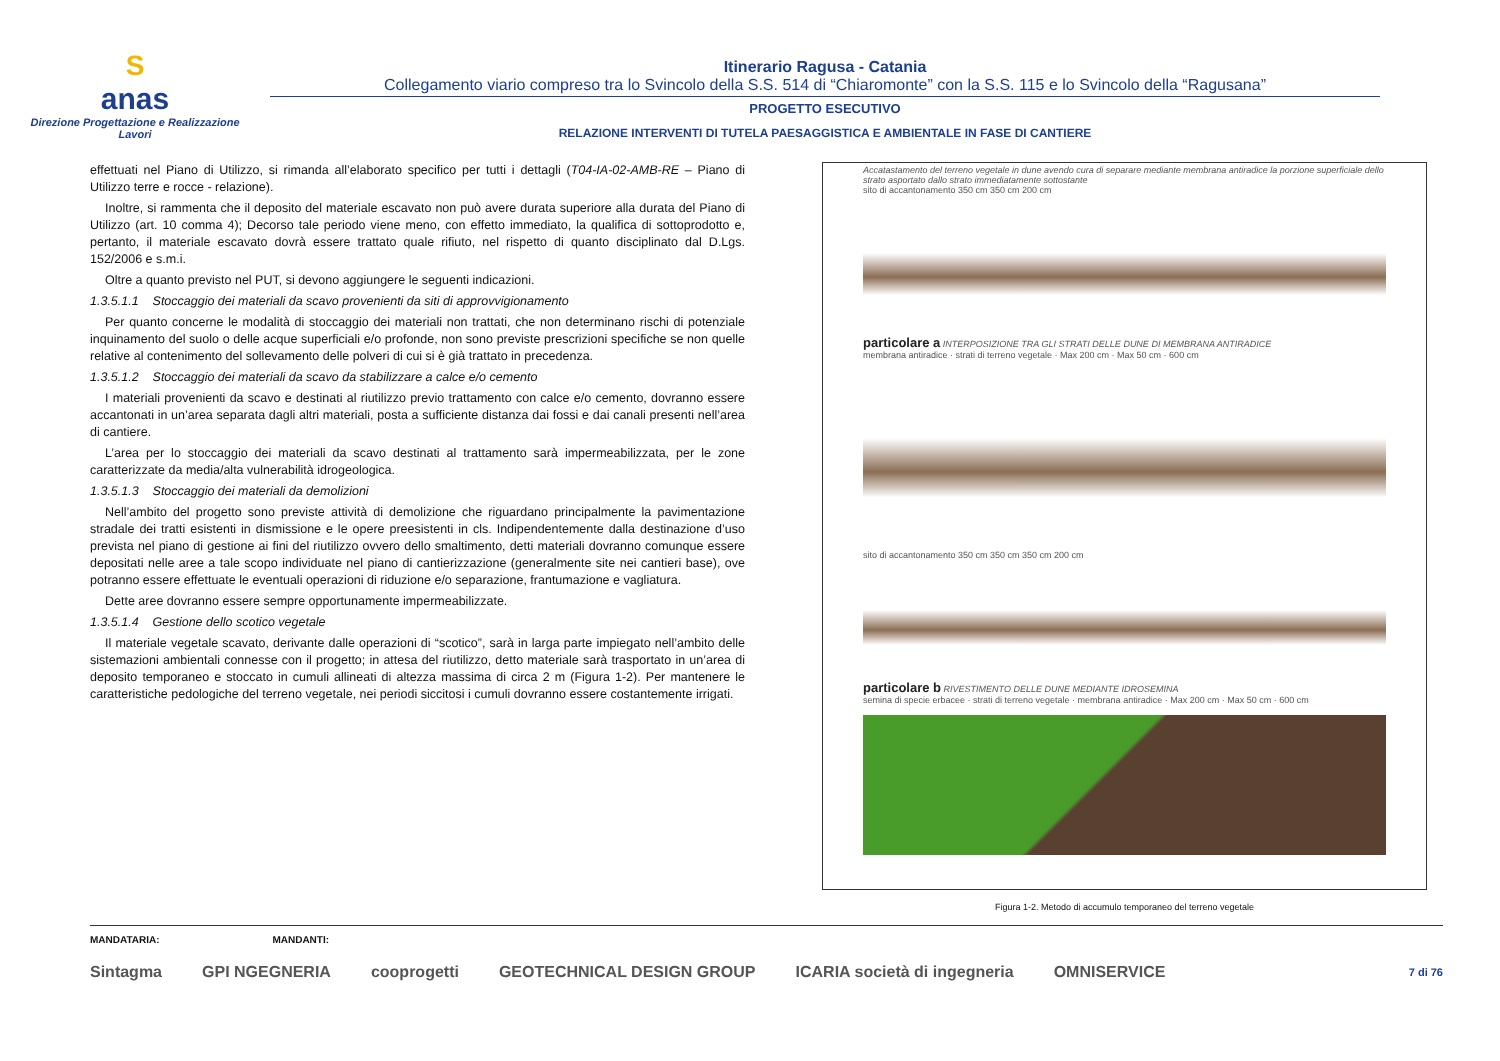S
anas
Direzione Progettazione e Realizzazione
Lavori
Itinerario Ragusa - Catania
Collegamento viario compreso tra lo Svincolo della S.S. 514 di “Chiaromonte” con la S.S. 115 e lo Svincolo della “Ragusana”
PROGETTO ESECUTIVO
RELAZIONE INTERVENTI DI TUTELA PAESAGGISTICA E AMBIENTALE IN FASE DI CANTIERE
effettuati nel Piano di Utilizzo, si rimanda all’elaborato specifico per tutti i dettagli (T04-IA-02-AMB-RE – Piano di Utilizzo terre e rocce - relazione).
Inoltre, si rammenta che il deposito del materiale escavato non può avere durata superiore alla durata del Piano di Utilizzo (art. 10 comma 4); Decorso tale periodo viene meno, con effetto immediato, la qualifica di sottoprodotto e, pertanto, il materiale escavato dovrà essere trattato quale rifiuto, nel rispetto di quanto disciplinato dal D.Lgs. 152/2006 e s.m.i.
Oltre a quanto previsto nel PUT, si devono aggiungere le seguenti indicazioni.
1.3.5.1.1 Stoccaggio dei materiali da scavo provenienti da siti di approvvigionamento
Per quanto concerne le modalità di stoccaggio dei materiali non trattati, che non determinano rischi di potenziale inquinamento del suolo o delle acque superficiali e/o profonde, non sono previste prescrizioni specifiche se non quelle relative al contenimento del sollevamento delle polveri di cui si è già trattato in precedenza.
1.3.5.1.2 Stoccaggio dei materiali da scavo da stabilizzare a calce e/o cemento
I materiali provenienti da scavo e destinati al riutilizzo previo trattamento con calce e/o cemento, dovranno essere accantonati in un’area separata dagli altri materiali, posta a sufficiente distanza dai fossi e dai canali presenti nell’area di cantiere.
L’area per lo stoccaggio dei materiali da scavo destinati al trattamento sarà impermeabilizzata, per le zone caratterizzate da media/alta vulnerabilità idrogeologica.
1.3.5.1.3 Stoccaggio dei materiali da demolizioni
Nell’ambito del progetto sono previste attività di demolizione che riguardano principalmente la pavimentazione stradale dei tratti esistenti in dismissione e le opere preesistenti in cls. Indipendentemente dalla destinazione d’uso prevista nel piano di gestione ai fini del riutilizzo ovvero dello smaltimento, detti materiali dovranno comunque essere depositati nelle aree a tale scopo individuate nel piano di cantierizzazione (generalmente site nei cantieri base), ove potranno essere effettuate le eventuali operazioni di riduzione e/o separazione, frantumazione e vagliatura.
Dette aree dovranno essere sempre opportunamente impermeabilizzate.
1.3.5.1.4 Gestione dello scotico vegetale
Il materiale vegetale scavato, derivante dalle operazioni di “scotico”, sarà in larga parte impiegato nell’ambito delle sistemazioni ambientali connesse con il progetto; in attesa del riutilizzo, detto materiale sarà trasportato in un’area di deposito temporaneo e stoccato in cumuli allineati di altezza massima di circa 2 m (Figura 1-2). Per mantenere le caratteristiche pedologiche del terreno vegetale, nei periodi siccitosi i cumuli dovranno essere costantemente irrigati.
Accatastamento del terreno vegetale in dune avendo cura di separare mediante membrana antiradice la porzione superficiale dello strato asportato dallo strato immediatamente sottostante
sito di accantonamento 350 cm 350 cm 200 cm
particolare a INTERPOSIZIONE TRA GLI STRATI DELLE DUNE DI MEMBRANA ANTIRADICE
membrana antiradice · strati di terreno vegetale · Max 200 cm · Max 50 cm · 600 cm
sito di accantonamento 350 cm 350 cm 350 cm 200 cm
particolare b RIVESTIMENTO DELLE DUNE MEDIANTE IDROSEMINA
semina di specie erbacee · strati di terreno vegetale · membrana antiradice · Max 200 cm · Max 50 cm · 600 cm
Figura 1-2. Metodo di accumulo temporaneo del terreno vegetale
MANDATARIA: MANDANTI:
7 di 76
Sintagma GPI NGEGNERIA cooprogetti GEOTECHNICAL DESIGN GROUP ICARIA società di ingegneria OMNISERVICE